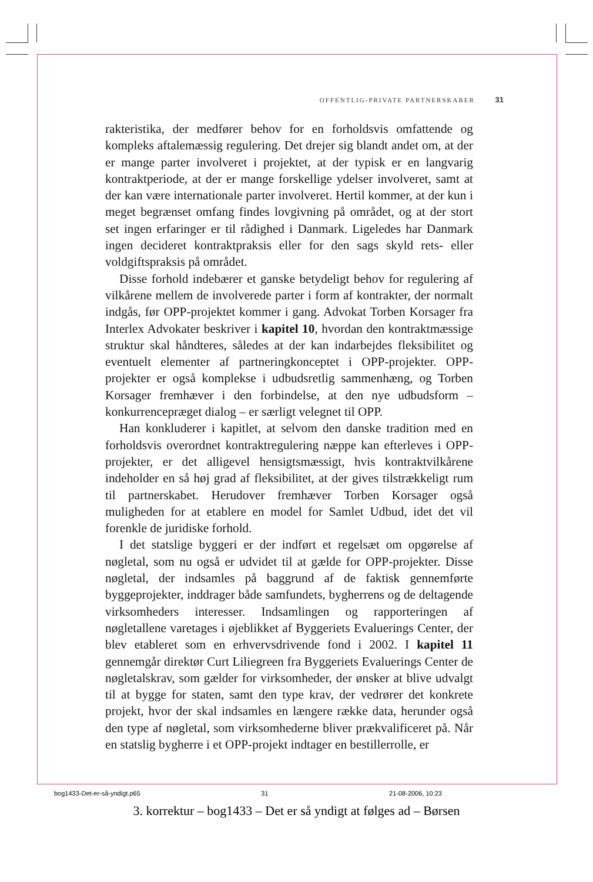OFFENTLIG-PRIVATE PARTNERSKABER 31
rakteristika, der medfører behov for en forholdsvis omfattende og kompleks aftalemæssig regulering. Det drejer sig blandt andet om, at der er mange parter involveret i projektet, at der typisk er en langvarig kontraktperiode, at der er mange forskellige ydelser involveret, samt at der kan være internationale parter involveret. Hertil kommer, at der kun i meget begrænset omfang findes lovgivning på området, og at der stort set ingen erfaringer er til rådighed i Danmark. Ligeledes har Danmark ingen decideret kontraktpraksis eller for den sags skyld rets- eller voldgiftspraksis på området.
Disse forhold indebærer et ganske betydeligt behov for regulering af vilkårene mellem de involverede parter i form af kontrakter, der normalt indgås, før OPP-projektet kommer i gang. Advokat Torben Korsager fra Interlex Advokater beskriver i kapitel 10, hvordan den kontraktmæssige struktur skal håndteres, således at der kan indarbejdes fleksibilitet og eventuelt elementer af partneringkonceptet i OPP-projekter. OPP-projekter er også komplekse i udbudsretlig sammenhæng, og Torben Korsager fremhæver i den forbindelse, at den nye udbudsform – konkurrencepræget dialog – er særligt velegnet til OPP.
Han konkluderer i kapitlet, at selvom den danske tradition med en forholdsvis overordnet kontraktregulering næppe kan efterleves i OPP-projekter, er det alligevel hensigtsmæssigt, hvis kontraktvilkårene indeholder en så høj grad af fleksibilitet, at der gives tilstrækkeligt rum til partnerskabet. Herudover fremhæver Torben Korsager også muligheden for at etablere en model for Samlet Udbud, idet det vil forenkle de juridiske forhold.
I det statslige byggeri er der indført et regelsæt om opgørelse af nøgletal, som nu også er udvidet til at gælde for OPP-projekter. Disse nøgletal, der indsamles på baggrund af de faktisk gennemførte byggeprojekter, inddrager både samfundets, bygherrens og de deltagende virksomheders interesser. Indsamlingen og rapporteringen af nøgletallene varetages i øjeblikket af Byggeriets Evaluerings Center, der blev etableret som en erhvervsdrivende fond i 2002. I kapitel 11 gennemgår direktør Curt Liliegreen fra Byggeriets Evaluerings Center de nøgletalskrav, som gælder for virksomheder, der ønsker at blive udvalgt til at bygge for staten, samt den type krav, der vedrører det konkrete projekt, hvor der skal indsamles en længere række data, herunder også den type af nøgletal, som virksomhederne bliver prækvalificeret på. Når en statslig bygherre i et OPP-projekt indtager en bestillerrolle, er
bog1433-Det-er-så-yndigt.p65 31 21-08-2006, 10:23
3. korrektur – bog1433 – Det er så yndigt at følges ad – Børsen